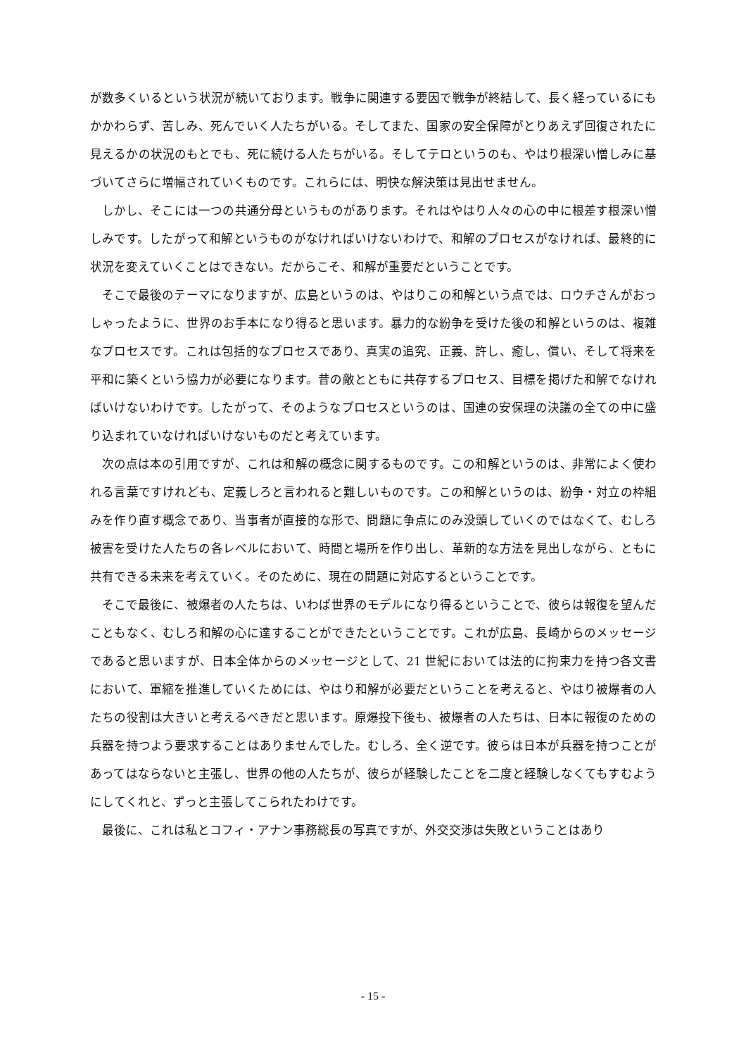が数多くいるという状況が続いております。戦争に関連する要因で戦争が終結して、長く経っているにもかかわらず、苦しみ、死んでいく人たちがいる。そしてまた、国家の安全保障がとりあえず回復されたに見えるかの状況のもとでも、死に続ける人たちがいる。そしてテロというのも、やはり根深い憎しみに基づいてさらに増幅されていくものです。これらには、明快な解決策は見出せません。
しかし、そこには一つの共通分母というものがあります。それはやはり人々の心の中に根差す根深い憎しみです。したがって和解というものがなければいけないわけで、和解のプロセスがなければ、最終的に状況を変えていくことはできない。だからこそ、和解が重要だということです。
そこで最後のテーマになりますが、広島というのは、やはりこの和解という点では、ロウチさんがおっしゃったように、世界のお手本になり得ると思います。暴力的な紛争を受けた後の和解というのは、複雑なプロセスです。これは包括的なプロセスであり、真実の追究、正義、許し、癒し、償い、そして将来を平和に築くという協力が必要になります。昔の敵とともに共存するプロセス、目標を掲げた和解でなければいけないわけです。したがって、そのようなプロセスというのは、国連の安保理の決議の全ての中に盛り込まれていなければいけないものだと考えています。
次の点は本の引用ですが、これは和解の概念に関するものです。この和解というのは、非常によく使われる言葉ですけれども、定義しろと言われると難しいものです。この和解というのは、紛争・対立の枠組みを作り直す概念であり、当事者が直接的な形で、問題に争点にのみ没頭していくのではなくて、むしろ被害を受けた人たちの各レベルにおいて、時間と場所を作り出し、革新的な方法を見出しながら、ともに共有できる未来を考えていく。そのために、現在の問題に対応するということです。
そこで最後に、被爆者の人たちは、いわば世界のモデルになり得るということで、彼らは報復を望んだこともなく、むしろ和解の心に達することができたということです。これが広島、長崎からのメッセージであると思いますが、日本全体からのメッセージとして、21 世紀においては法的に拘束力を持つ各文書において、軍縮を推進していくためには、やはり和解が必要だということを考えると、やはり被爆者の人たちの役割は大きいと考えるべきだと思います。原爆投下後も、被爆者の人たちは、日本に報復のための兵器を持つよう要求することはありませんでした。むしろ、全く逆です。彼らは日本が兵器を持つことがあってはならないと主張し、世界の他の人たちが、彼らが経験したことを二度と経験しなくてもすむようにしてくれと、ずっと主張してこられたわけです。
最後に、これは私とコフィ・アナン事務総長の写真ですが、外交交渉は失敗ということはあり
- 15 -